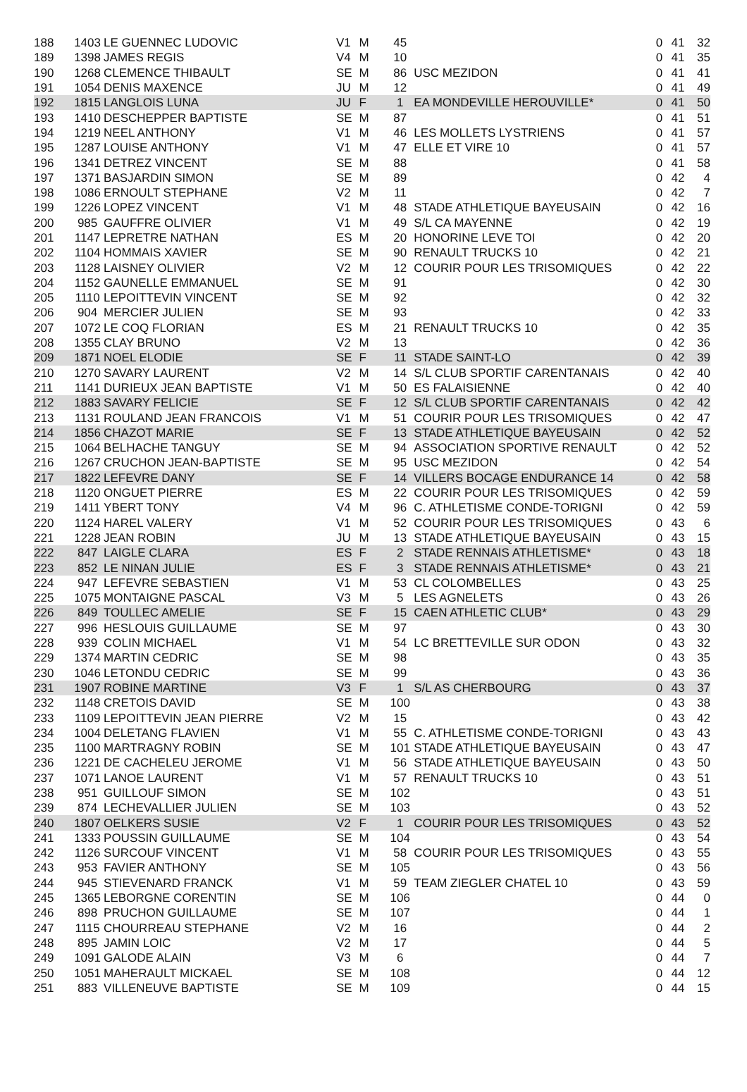| 188 | 1403 | LE GUENNEC LUDOVIC | V1 | M | 45 | | 0 | 41 | 32 |
| 189 | 1398 | JAMES REGIS | V4 | M | 10 | | 0 | 41 | 35 |
| 190 | 1268 | CLEMENCE THIBAULT | SE | M | 86 | USC MEZIDON | 0 | 41 | 41 |
| 191 | 1054 | DENIS MAXENCE | JU | M | 12 | | 0 | 41 | 49 |
| 192 | 1815 | LANGLOIS LUNA | JU | F | 1 | EA MONDEVILLE HEROUVILLE* | 0 | 41 | 50 |
| 193 | 1410 | DESCHEPPER BAPTISTE | SE | M | 87 | | 0 | 41 | 51 |
| 194 | 1219 | NEEL ANTHONY | V1 | M | 46 | LES MOLLETS LYSTRIENS | 0 | 41 | 57 |
| 195 | 1287 | LOUISE ANTHONY | V1 | M | 47 | ELLE ET VIRE 10 | 0 | 41 | 57 |
| 196 | 1341 | DETREZ VINCENT | SE | M | 88 | | 0 | 41 | 58 |
| 197 | 1371 | BASJARDIN SIMON | SE | M | 89 | | 0 | 42 | 4 |
| 198 | 1086 | ERNOULT STEPHANE | V2 | M | 11 | | 0 | 42 | 7 |
| 199 | 1226 | LOPEZ VINCENT | V1 | M | 48 | STADE ATHLETIQUE BAYEUSAIN | 0 | 42 | 16 |
| 200 | 985 | GAUFFRE OLIVIER | V1 | M | 49 | S/L CA MAYENNE | 0 | 42 | 19 |
| 201 | 1147 | LEPRETRE NATHAN | ES | M | 20 | HONORINE LEVE TOI | 0 | 42 | 20 |
| 202 | 1104 | HOMMAIS XAVIER | SE | M | 90 | RENAULT TRUCKS 10 | 0 | 42 | 21 |
| 203 | 1128 | LAISNEY OLIVIER | V2 | M | 12 | COURIR POUR LES TRISOMIQUES | 0 | 42 | 22 |
| 204 | 1152 | GAUNELLE EMMANUEL | SE | M | 91 | | 0 | 42 | 30 |
| 205 | 1110 | LEPOITTEVIN VINCENT | SE | M | 92 | | 0 | 42 | 32 |
| 206 | 904 | MERCIER JULIEN | SE | M | 93 | | 0 | 42 | 33 |
| 207 | 1072 | LE COQ FLORIAN | ES | M | 21 | RENAULT TRUCKS 10 | 0 | 42 | 35 |
| 208 | 1355 | CLAY BRUNO | V2 | M | 13 | | 0 | 42 | 36 |
| 209 | 1871 | NOEL ELODIE | SE | F | 11 | STADE SAINT-LO | 0 | 42 | 39 |
| 210 | 1270 | SAVARY LAURENT | V2 | M | 14 | S/L CLUB SPORTIF CARENTANAIS | 0 | 42 | 40 |
| 211 | 1141 | DURIEUX JEAN BAPTISTE | V1 | M | 50 | ES FALAISIENNE | 0 | 42 | 40 |
| 212 | 1883 | SAVARY FELICIE | SE | F | 12 | S/L CLUB SPORTIF CARENTANAIS | 0 | 42 | 42 |
| 213 | 1131 | ROULAND JEAN FRANCOIS | V1 | M | 51 | COURIR POUR LES TRISOMIQUES | 0 | 42 | 47 |
| 214 | 1856 | CHAZOT MARIE | SE | F | 13 | STADE ATHLETIQUE BAYEUSAIN | 0 | 42 | 52 |
| 215 | 1064 | BELHACHE TANGUY | SE | M | 94 | ASSOCIATION SPORTIVE RENAULT | 0 | 42 | 52 |
| 216 | 1267 | CRUCHON JEAN-BAPTISTE | SE | M | 95 | USC MEZIDON | 0 | 42 | 54 |
| 217 | 1822 | LEFEVRE DANY | SE | F | 14 | VILLERS BOCAGE ENDURANCE 14 | 0 | 42 | 58 |
| 218 | 1120 | ONGUET PIERRE | ES | M | 22 | COURIR POUR LES TRISOMIQUES | 0 | 42 | 59 |
| 219 | 1411 | YBERT TONY | V4 | M | 96 | C. ATHLETISME CONDE-TORIGNI | 0 | 42 | 59 |
| 220 | 1124 | HAREL VALERY | V1 | M | 52 | COURIR POUR LES TRISOMIQUES | 0 | 43 | 6 |
| 221 | 1228 | JEAN ROBIN | JU | M | 13 | STADE ATHLETIQUE BAYEUSAIN | 0 | 43 | 15 |
| 222 | 847 | LAIGLE CLARA | ES | F | 2 | STADE RENNAIS ATHLETISME* | 0 | 43 | 18 |
| 223 | 852 | LE NINAN JULIE | ES | F | 3 | STADE RENNAIS ATHLETISME* | 0 | 43 | 21 |
| 224 | 947 | LEFEVRE SEBASTIEN | V1 | M | 53 | CL COLOMBELLES | 0 | 43 | 25 |
| 225 | 1075 | MONTAIGNE PASCAL | V3 | M | 5 | LES AGNELETS | 0 | 43 | 26 |
| 226 | 849 | TOULLEC AMELIE | SE | F | 15 | CAEN ATHLETIC CLUB* | 0 | 43 | 29 |
| 227 | 996 | HESLOUIS GUILLAUME | SE | M | 97 | | 0 | 43 | 30 |
| 228 | 939 | COLIN MICHAEL | V1 | M | 54 | LC BRETTEVILLE SUR ODON | 0 | 43 | 32 |
| 229 | 1374 | MARTIN CEDRIC | SE | M | 98 | | 0 | 43 | 35 |
| 230 | 1046 | LETONDU CEDRIC | SE | M | 99 | | 0 | 43 | 36 |
| 231 | 1907 | ROBINE MARTINE | V3 | F | 1 | S/L AS CHERBOURG | 0 | 43 | 37 |
| 232 | 1148 | CRETOIS DAVID | SE | M | 100 | | 0 | 43 | 38 |
| 233 | 1109 | LEPOITTEVIN JEAN PIERRE | V2 | M | 15 | | 0 | 43 | 42 |
| 234 | 1004 | DELETANG FLAVIEN | V1 | M | 55 | C. ATHLETISME CONDE-TORIGNI | 0 | 43 | 43 |
| 235 | 1100 | MARTRAGNY ROBIN | SE | M | 101 | STADE ATHLETIQUE BAYEUSAIN | 0 | 43 | 47 |
| 236 | 1221 | DE CACHELEU JEROME | V1 | M | 56 | STADE ATHLETIQUE BAYEUSAIN | 0 | 43 | 50 |
| 237 | 1071 | LANOE LAURENT | V1 | M | 57 | RENAULT TRUCKS 10 | 0 | 43 | 51 |
| 238 | 951 | GUILLOUF SIMON | SE | M | 102 | | 0 | 43 | 51 |
| 239 | 874 | LECHEVALLIER JULIEN | SE | M | 103 | | 0 | 43 | 52 |
| 240 | 1807 | OELKERS SUSIE | V2 | F | 1 | COURIR POUR LES TRISOMIQUES | 0 | 43 | 52 |
| 241 | 1333 | POUSSIN GUILLAUME | SE | M | 104 | | 0 | 43 | 54 |
| 242 | 1126 | SURCOUF VINCENT | V1 | M | 58 | COURIR POUR LES TRISOMIQUES | 0 | 43 | 55 |
| 243 | 953 | FAVIER ANTHONY | SE | M | 105 | | 0 | 43 | 56 |
| 244 | 945 | STIEVENARD FRANCK | V1 | M | 59 | TEAM ZIEGLER CHATEL 10 | 0 | 43 | 59 |
| 245 | 1365 | LEBORGNE CORENTIN | SE | M | 106 | | 0 | 44 | 0 |
| 246 | 898 | PRUCHON GUILLAUME | SE | M | 107 | | 0 | 44 | 1 |
| 247 | 1115 | CHOURREAU STEPHANE | V2 | M | 16 | | 0 | 44 | 2 |
| 248 | 895 | JAMIN LOIC | V2 | M | 17 | | 0 | 44 | 5 |
| 249 | 1091 | GALODE ALAIN | V3 | M | 6 | | 0 | 44 | 7 |
| 250 | 1051 | MAHERAULT MICKAEL | SE | M | 108 | | 0 | 44 | 12 |
| 251 | 883 | VILLENEUVE BAPTISTE | SE | M | 109 | | 0 | 44 | 15 |